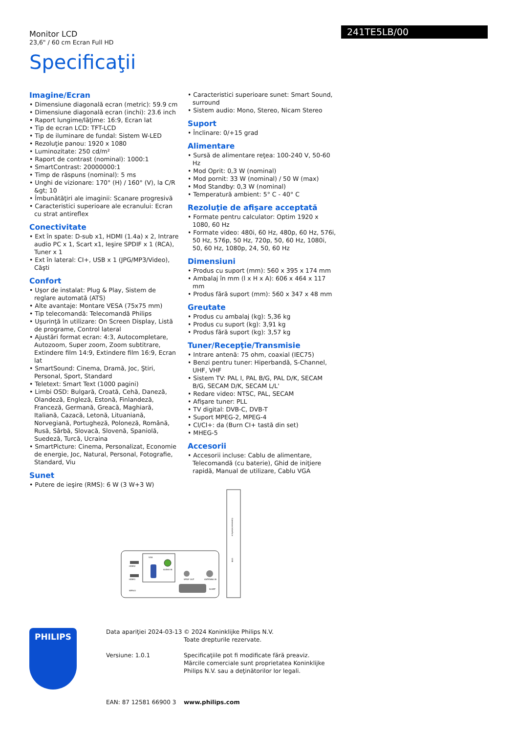Monitor LCD
23,6" / 60 cm Ecran Full HD
Specificaţii
241TE5LB/00
Imagine/Ecran
• Dimensiune diagonală ecran (metric): 59.9 cm
• Dimensiune diagonală ecran (inchi): 23.6 inch
• Raport lungime/lăţime: 16:9, Ecran lat
• Tip de ecran LCD: TFT-LCD
• Tip de iluminare de fundal: Sistem W-LED
• Rezoluţie panou: 1920 x 1080
• Luminozitate: 250 cd/m²
• Raport de contrast (nominal): 1000:1
• SmartContrast: 20000000:1
• Timp de răspuns (nominal): 5 ms
• Unghi de vizionare: 170° (H) / 160° (V), la C/R &gt; 10
• Îmbunătăţiri ale imaginii: Scanare progresivă
• Caracteristici superioare ale ecranului: Ecran cu strat antireflex
Conectivitate
• Ext în spate: D-sub x1, HDMI (1.4a) x 2, Intrare audio PC x 1, Scart x1, Ieşire SPDIF x 1 (RCA), Tuner x 1
• Ext în lateral: CI+, USB x 1 (JPG/MP3/Video), Căşti
Confort
• Uşor de instalat: Plug & Play, Sistem de reglare automată (ATS)
• Alte avantaje: Montare VESA (75x75 mm)
• Tip telecomandă: Telecomandă Philips
• Uşurinţă în utilizare: On Screen Display, Listă de programe, Control lateral
• Ajustări format ecran: 4:3, Autocompletare, Autozoom, Super zoom, Zoom subtitrare, Extindere film 14:9, Extindere film 16:9, Ecran lat
• SmartSound: Cinema, Dramă, Joc, Ştiri, Personal, Sport, Standard
• Teletext: Smart Text (1000 pagini)
• Limbi OSD: Bulgară, Croată, Cehă, Daneză, Olandeză, Engleză, Estonă, Finlandeză, Franceză, Germană, Greacă, Maghiară, Italiană, Cazacă, Letonă, Lituaniană, Norvegiană, Portugheză, Poloneză, Română, Rusă, Sârbă, Slovacă, Slovenă, Spaniolă, Suedeză, Turcă, Ucraina
• SmartPicture: Cinema, Personalizat, Economie de energie, Joc, Natural, Personal, Fotografie, Standard, Viu
Sunet
• Putere de ieşire (RMS): 6 W (3 W+3 W)
• Caracteristici superioare sunet: Smart Sound, surround
• Sistem audio: Mono, Stereo, Nicam Stereo
Suport
• Înclinare: 0/+15 grad
Alimentare
• Sursă de alimentare reţea: 100-240 V, 50-60 Hz
• Mod Oprit: 0,3 W (nominal)
• Mod pornit: 33 W (nominal) / 50 W (max)
• Mod Standby: 0,3 W (nominal)
• Temperatură ambient: 5° C - 40° C
Rezoluţie de afişare acceptată
• Formate pentru calculator: Optim 1920 x 1080, 60 Hz
• Formate video: 480i, 60 Hz, 480p, 60 Hz, 576i, 50 Hz, 576p, 50 Hz, 720p, 50, 60 Hz, 1080i, 50, 60 Hz, 1080p, 24, 50, 60 Hz
Dimensiuni
• Produs cu suport (mm): 560 x 395 x 174 mm
• Ambalaj în mm (l x H x A): 606 x 464 x 117 mm
• Produs fără suport (mm): 560 x 347 x 48 mm
Greutate
• Produs cu ambalaj (kg): 5,36 kg
• Produs cu suport (kg): 3,91 kg
• Produs fără suport (kg): 3,57 kg
Tuner/Recepţie/Transmisie
• Intrare antenă: 75 ohm, coaxial (IEC75)
• Benzi pentru tuner: Hiperbandă, S-Channel, UHF, VHF
• Sistem TV: PAL I, PAL B/G, PAL D/K, SECAM B/G, SECAM D/K, SECAM L/L'
• Redare video: NTSC, PAL, SECAM
• Afişare tuner: PLL
• TV digital: DVB-C, DVB-T
• Suport MPEG-2, MPEG-4
• CI/CI+: da (Burn CI+ tastă din set)
• MHEG-5
Accesorii
• Accesorii incluse: Cablu de alimentare, Telecomandă (cu baterie), Ghid de iniţiere rapidă, Manual de utilizare, Cablu VGA
HDMI2
HDMI1
SERV.U
VGA
AUDIO IN
SPDIF OUT
ANTENNA IN
SCART
Common Interface
USB
PHILIPS
Data apariţiei 2024-03-13
Versiune: 1.0.1
EAN: 87 12581 66900 3
© 2024 Koninklijke Philips N.V.
Toate drepturile rezervate.
Specificaţiile pot fi modificate fără preaviz. Mărcile comerciale sunt proprietatea Koninklijke Philips N.V. sau a deţinătorilor lor legali.
www.philips.com